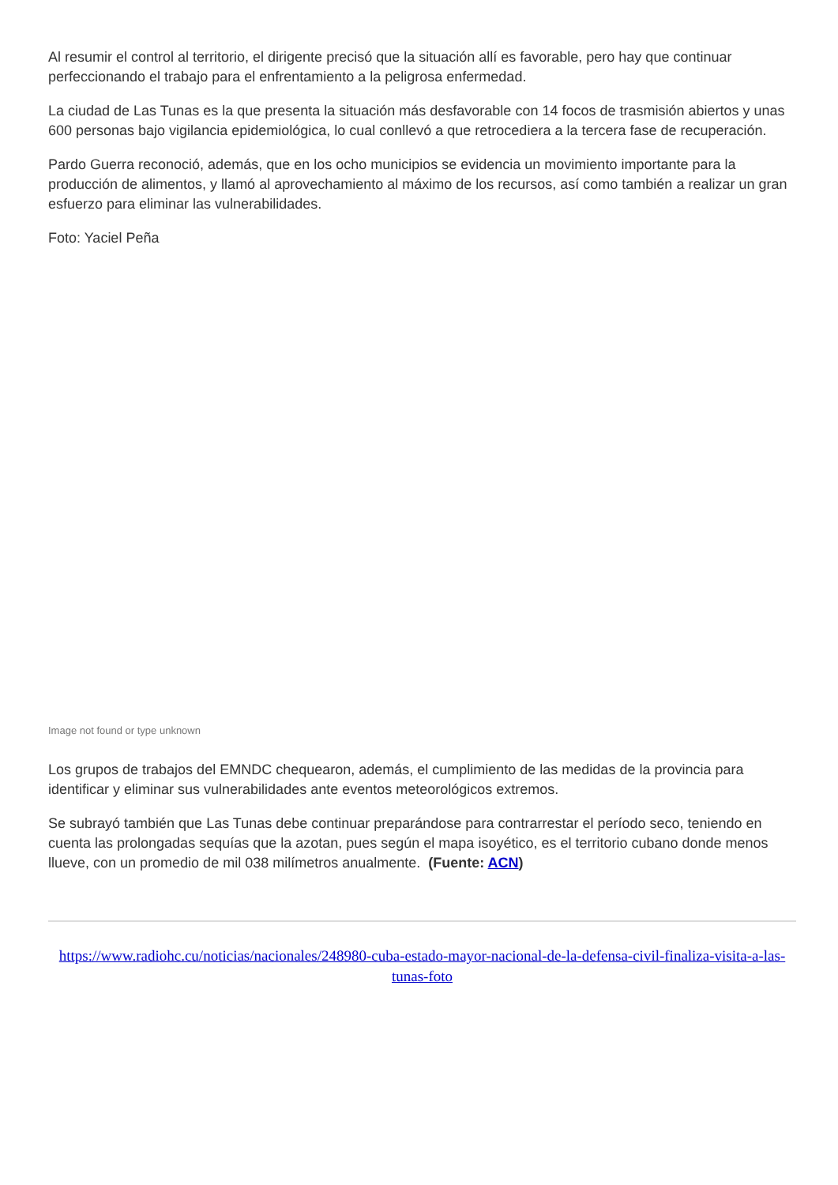Al resumir el control al territorio, el dirigente precisó que la situación allí es favorable, pero hay que continuar perfeccionando el trabajo para el enfrentamiento a la peligrosa enfermedad.
La ciudad de Las Tunas es la que presenta la situación más desfavorable con 14 focos de trasmisión abiertos y unas 600 personas bajo vigilancia epidemiológica, lo cual conllevó a que retrocediera a la tercera fase de recuperación.
Pardo Guerra reconoció, además, que en los ocho municipios se evidencia un movimiento importante para la producción de alimentos, y llamó al aprovechamiento al máximo de los recursos, así como también a realizar un gran esfuerzo para eliminar las vulnerabilidades.
Foto: Yaciel Peña
Image not found or type unknown
Los grupos de trabajos del EMNDC chequearon, además, el cumplimiento de las medidas de la provincia para identificar y eliminar sus vulnerabilidades ante eventos meteorológicos extremos.
Se subrayó también que Las Tunas debe continuar preparándose para contrarrestar el período seco, teniendo en cuenta las prolongadas sequías que la azotan, pues según el mapa isoyético, es el territorio cubano donde menos llueve, con un promedio de mil 038 milímetros anualmente. (Fuente: ACN)
https://www.radiohc.cu/noticias/nacionales/248980-cuba-estado-mayor-nacional-de-la-defensa-civil-finaliza-visita-a-las-tunas-foto